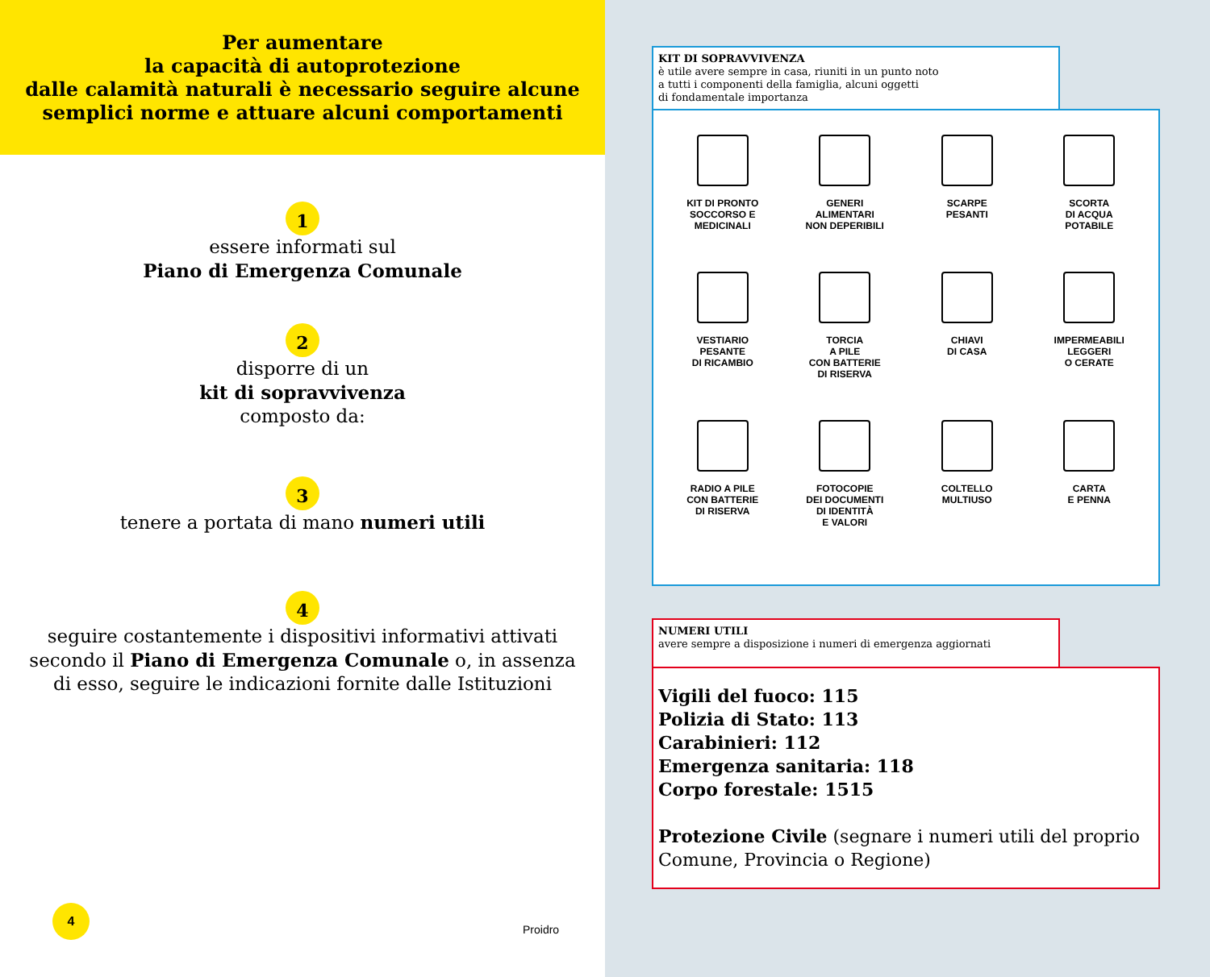Per aumentare
la capacità di autoprotezione
dalle calamità naturali è necessario seguire alcune
semplici norme e attuare alcuni comportamenti
1
essere informati sul
Piano di Emergenza Comunale
2
disporre di un
kit di sopravvivenza
composto da:
3
tenere a portata di mano numeri utili
4
seguire costantemente i dispositivi informativi attivati
secondo il Piano di Emergenza Comunale o, in assenza
di esso, seguire le indicazioni fornite dalle Istituzioni
4
Proidro
KIT DI SOPRAVVIVENZA
è utile avere sempre in casa, riuniti in un punto noto
a tutti i componenti della famiglia, alcuni oggetti
di fondamentale importanza
KIT DI PRONTO
SOCCORSO E
MEDICINALI
GENERI
ALIMENTARI
NON DEPERIBILI
SCARPE
PESANTI
SCORTA
DI ACQUA
POTABILE
VESTIARIO
PESANTE
DI RICAMBIO
TORCIA
A PILE
CON BATTERIE
DI RISERVA
CHIAVI
DI CASA
IMPERMEABILI
LEGGERI
O CERATE
RADIO A PILE
CON BATTERIE
DI RISERVA
FOTOCOPIE
DEI DOCUMENTI
DI IDENTITÀ
E VALORI
COLTELLO
MULTIUSO
CARTA
E PENNA
NUMERI UTILI
avere sempre a disposizione i numeri di emergenza aggiornati
Vigili del fuoco: 115
Polizia di Stato: 113
Carabinieri: 112
Emergenza sanitaria: 118
Corpo forestale: 1515
Protezione Civile (segnare i numeri utili del proprio Comune, Provincia o Regione)